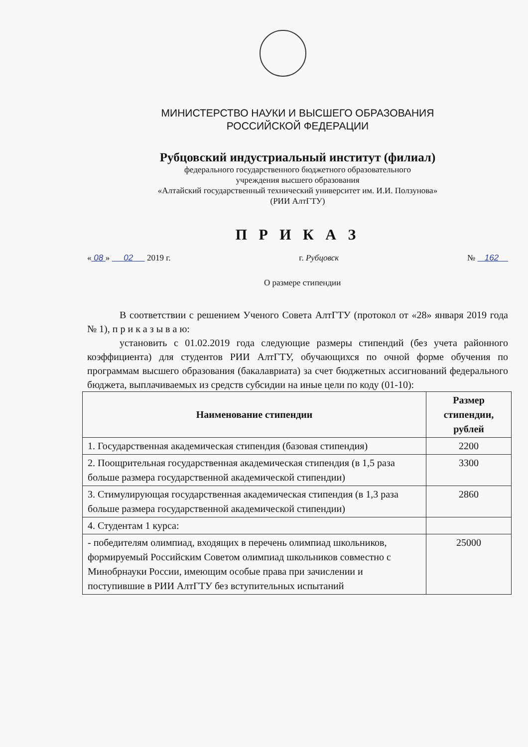МИНИСТЕРСТВО НАУКИ И ВЫСШЕГО ОБРАЗОВАНИЯ
РОССИЙСКОЙ ФЕДЕРАЦИИ
Рубцовский индустриальный институт (филиал)
федерального государственного бюджетного образовательного
учреждения высшего образования
«Алтайский государственный технический университет им. И.И. Ползунова»
(РИИ АлтГТУ)
П Р И К А З
« 08 » 02 2019 г. г. Рубцовск № 162
О размере стипендии
В соответствии с решением Ученого Совета АлтГТУ (протокол от «28» января 2019 года № 1), п р и к а з ы в а ю:
установить с 01.02.2019 года следующие размеры стипендий (без учета районного коэффициента) для студентов РИИ АлтГТУ, обучающихся по очной форме обучения по программам высшего образования (бакалавриата) за счет бюджетных ассигнований федерального бюджета, выплачиваемых из средств субсидии на иные цели по коду (01-10):
| Наименование стипендии | Размер стипендии, рублей |
| --- | --- |
| 1. Государственная академическая стипендия (базовая стипендия) | 2200 |
| 2. Поощрительная государственная академическая стипендия (в 1,5 раза больше размера государственной академической стипендии) | 3300 |
| 3. Стимулирующая государственная академическая стипендия (в 1,3 раза больше размера государственной академической стипендии) | 2860 |
| 4. Студентам 1 курса: | |
| - победителям олимпиад, входящих в перечень олимпиад школьников, формируемый Российским Советом олимпиад школьников совместно с Минобрнауки России, имеющим особые права при зачислении и поступившие в РИИ АлтГТУ без вступительных испытаний | 25000 |